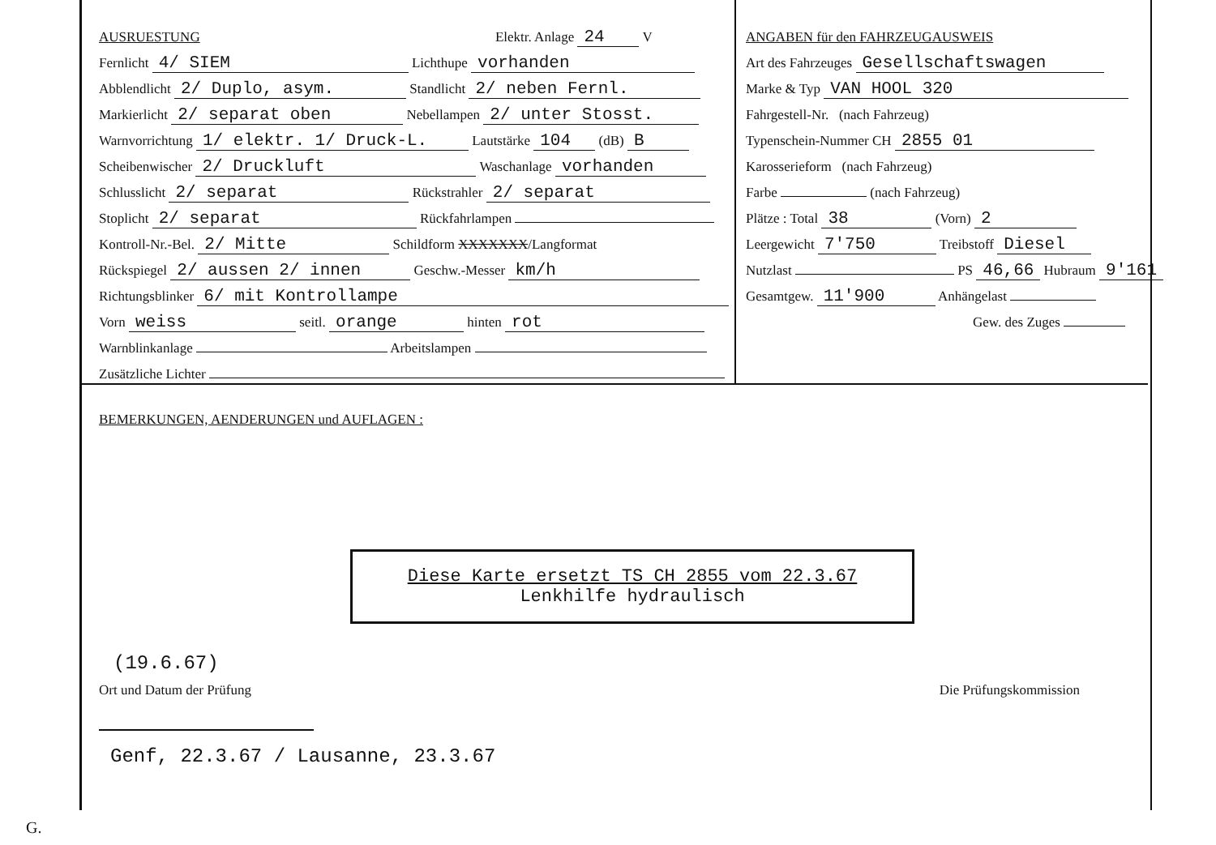AUSRUESTUNG Elektr. Anlage 24 V
Fernlicht 4/ SIEM Lichthupe vorhanden
Abblendlicht 2/ Duplo, asym. Standlicht 2/ neben Fernl.
Markierlicht 2/ separat oben Nebellampen 2/ unter Stosst.
Warnvorrichtung 1/ elektr. 1/ Druck-L. Lautstärke 104 (dB) B
Scheibenwischer 2/ Druckluft Waschanlage vorhanden
Schlusslicht 2/ separat Rückstrahler 2/ separat
Stoplicht 2/ separat Rückfahrlampen
Kontroll-Nr.-Bel. 2/ Mitte Schildform XXXXXXX/Langformat
Rückspiegel 2/ aussen 2/ innen Geschw.-Messer km/h
Richtungsblinker 6/ mit Kontrollampe
Vorn weiss seitl. orange hinten rot
Warnblinkanlage Arbeitslampen
Zusätzliche Lichter
ANGABEN für den FAHRZEUGAUSWEIS
Art des Fahrzeuges Gesellschaftswagen
Marke & Typ VAN HOOL 320
Fahrgestell-Nr. (nach Fahrzeug)
Typenschein-Nummer CH 2855 01
Karosserieform (nach Fahrzeug)
Farbe (nach Fahrzeug)
Plätze : Total 38 (Vorn) 2
Leergewicht 7'750 Treibstoff Diesel
Nutzlast PS 46,66 Hubraum 9'161
Gesamtgew. 11'900 Anhängelast
Gew. des Zuges
BEMERKUNGEN, AENDERUNGEN und AUFLAGEN :
Diese Karte ersetzt TS CH 2855 vom 22.3.67
Lenkhilfe hydraulisch
(19.6.67)
Ort und Datum der Prüfung Die Prüfungskommission
Genf, 22.3.67 / Lausanne, 23.3.67
G.